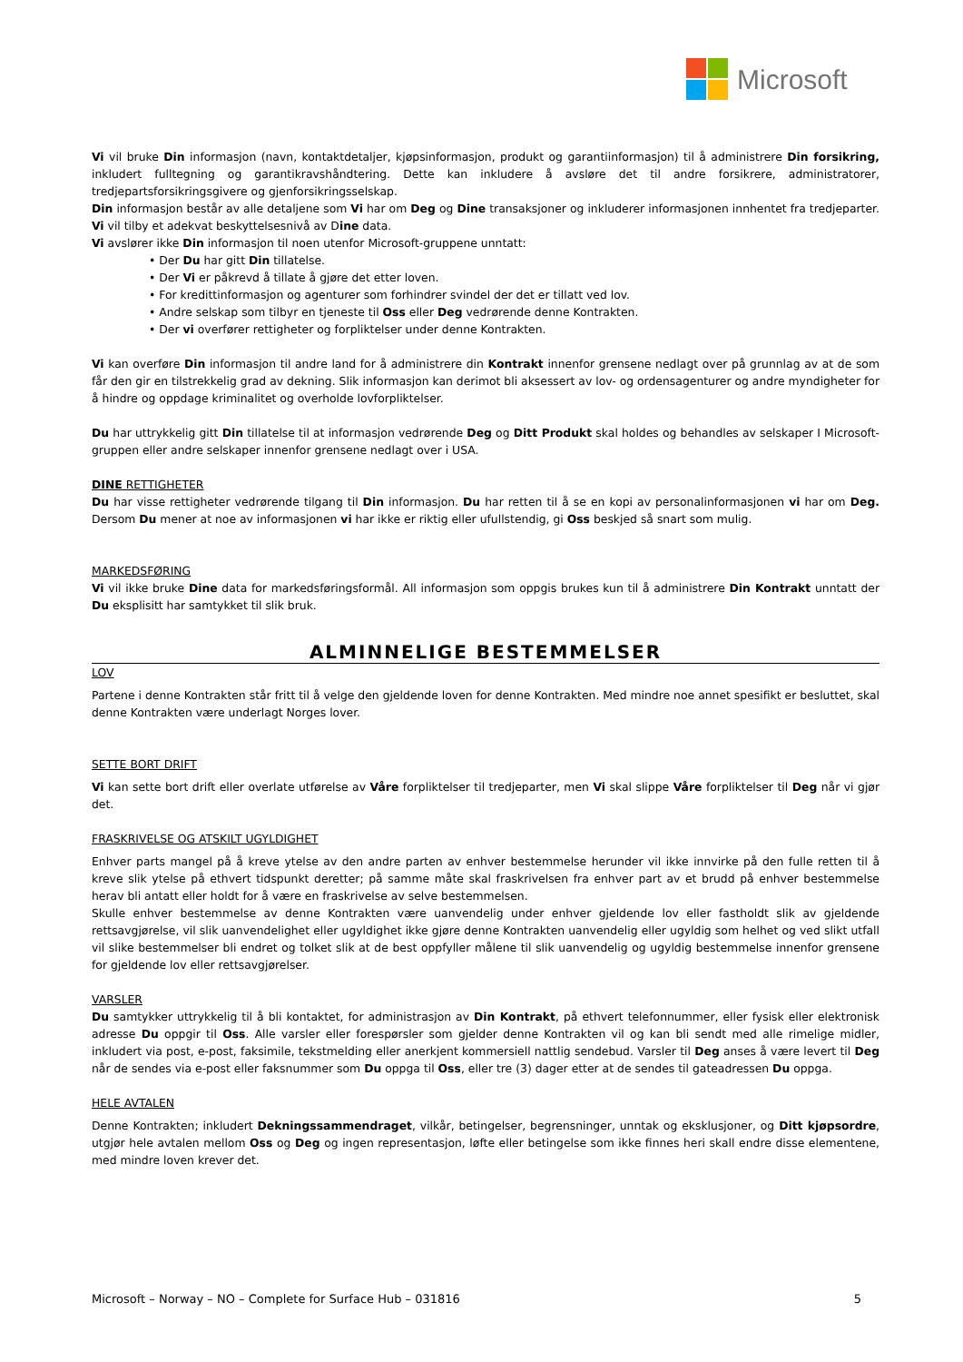Microsoft
Vi vil bruke Din informasjon (navn, kontaktdetaljer, kjøpsinformasjon, produkt og garantiinformasjon) til å administrere Din forsikring, inkludert fulltegning og garantikravshåndtering. Dette kan inkludere å avsløre det til andre forsikrere, administratorer, tredjepartsforsikringsgivere og gjenforsikringsselskap.
Din informasjon består av alle detaljene som Vi har om Deg og Dine transaksjoner og inkluderer informasjonen innhentet fra tredjeparter. Vi vil tilby et adekvat beskyttelsesnivå av Dine data.
Vi avslører ikke Din informasjon til noen utenfor Microsoft-gruppene unntatt:
• Der Du har gitt Din tillatelse.
• Der Vi er påkrevd å tillate å gjøre det etter loven.
• For kredittinformasjon og agenturer som forhindrer svindel der det er tillatt ved lov.
• Andre selskap som tilbyr en tjeneste til Oss eller Deg vedrørende denne Kontrakten.
• Der vi overfører rettigheter og forpliktelser under denne Kontrakten.
Vi kan overføre Din informasjon til andre land for å administrere din Kontrakt innenfor grensene nedlagt over på grunnlag av at de som får den gir en tilstrekkelig grad av dekning. Slik informasjon kan derimot bli aksessert av lov- og ordensagenturer og andre myndigheter for å hindre og oppdage kriminalitet og overholde lovforpliktelser.
Du har uttrykkelig gitt Din tillatelse til at informasjon vedrørende Deg og Ditt Produkt skal holdes og behandles av selskaper I Microsoft-gruppen eller andre selskaper innenfor grensene nedlagt over i USA.
DINE RETTIGHETER
Du har visse rettigheter vedrørende tilgang til Din informasjon. Du har retten til å se en kopi av personalinformasjonen vi har om Deg. Dersom Du mener at noe av informasjonen vi har ikke er riktig eller ufullstendig, gi Oss beskjed så snart som mulig.
MARKEDSFØRING
Vi vil ikke bruke Dine data for markedsføringsformål. All informasjon som oppgis brukes kun til å administrere Din Kontrakt unntatt der Du eksplisitt har samtykket til slik bruk.
ALMINNELIGE BESTEMMELSER
LOV
Partene i denne Kontrakten står fritt til å velge den gjeldende loven for denne Kontrakten. Med mindre noe annet spesifikt er besluttet, skal denne Kontrakten være underlagt Norges lover.
SETTE BORT DRIFT
Vi kan sette bort drift eller overlate utførelse av Våre forpliktelser til tredjeparter, men Vi skal slippe Våre forpliktelser til Deg når vi gjør det.
FRASKRIVELSE OG ATSKILT UGYLDIGHET
Enhver parts mangel på å kreve ytelse av den andre parten av enhver bestemmelse herunder vil ikke innvirke på den fulle retten til å kreve slik ytelse på ethvert tidspunkt deretter; på samme måte skal fraskrivelsen fra enhver part av et brudd på enhver bestemmelse herav bli antatt eller holdt for å være en fraskrivelse av selve bestemmelsen.
Skulle enhver bestemmelse av denne Kontrakten være uanvendelig under enhver gjeldende lov eller fastholdt slik av gjeldende rettsavgjørelse, vil slik uanvendelighet eller ugyldighet ikke gjøre denne Kontrakten uanvendelig eller ugyldig som helhet og ved slikt utfall vil slike bestemmelser bli endret og tolket slik at de best oppfyller målene til slik uanvendelig og ugyldig bestemmelse innenfor grensene for gjeldende lov eller rettsavgjørelser.
VARSLER
Du samtykker uttrykkelig til å bli kontaktet, for administrasjon av Din Kontrakt, på ethvert telefonnummer, eller fysisk eller elektronisk adresse Du oppgir til Oss. Alle varsler eller forespørsler som gjelder denne Kontrakten vil og kan bli sendt med alle rimelige midler, inkludert via post, e-post, faksimile, tekstmelding eller anerkjent kommersiell nattlig sendebud. Varsler til Deg anses å være levert til Deg når de sendes via e-post eller faksnummer som Du oppga til Oss, eller tre (3) dager etter at de sendes til gateadressen Du oppga.
HELE AVTALEN
Denne Kontrakten; inkludert Dekningssammendraget, vilkår, betingelser, begrensninger, unntak og eksklusjoner, og Ditt kjøpsordre, utgjør hele avtalen mellom Oss og Deg og ingen representasjon, løfte eller betingelse som ikke finnes heri skall endre disse elementene, med mindre loven krever det.
Microsoft – Norway – NO – Complete for Surface Hub – 031816 5